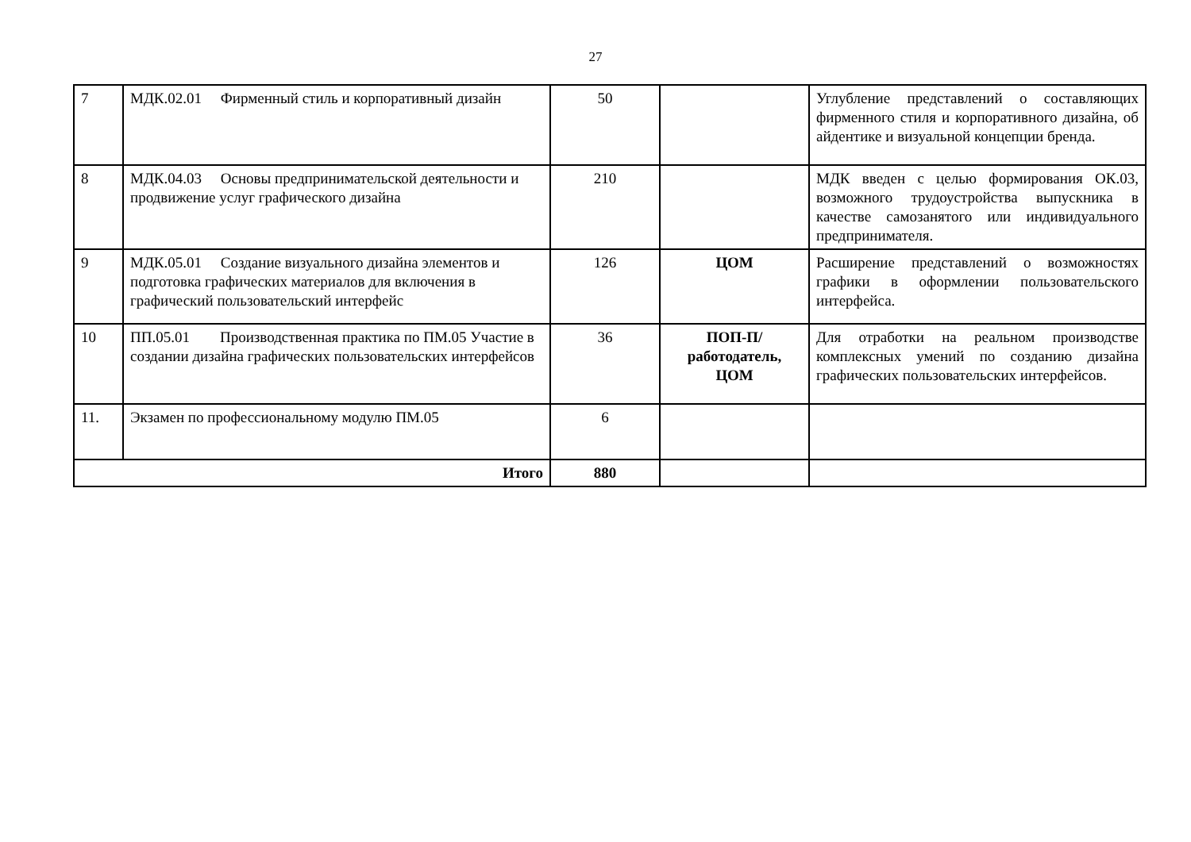27
| 7 | МДК.02.01 Фирменный стиль и корпоративный дизайн | 50 | | Углубление представлений о составляющих фирменного стиля и корпоративного дизайна, об айдентике и визуальной концепции бренда. |
| 8 | МДК.04.03 Основы предпринимательской деятельности и продвижение услуг графического дизайна | 210 | | МДК введен с целью формирования ОК.03, возможного трудоустройства выпускника в качестве самозанятого или индивидуального предпринимателя. |
| 9 | МДК.05.01 Создание визуального дизайна элементов и подготовка графических материалов для включения в графический пользовательский интерфейс | 126 | ЦОМ | Расширение представлений о возможностях графики в оформлении пользовательского интерфейса. |
| 10 | ПП.05.01 Производственная практика по ПМ.05 Участие в создании дизайна графических пользовательских интерфейсов | 36 | ПОП-П/работодатель, ЦОМ | Для отработки на реальном производстве комплексных умений по созданию дизайна графических пользовательских интерфейсов. |
| 11. | Экзамен по профессиональному модулю ПМ.05 | 6 | | |
| Итого | | 880 | | |